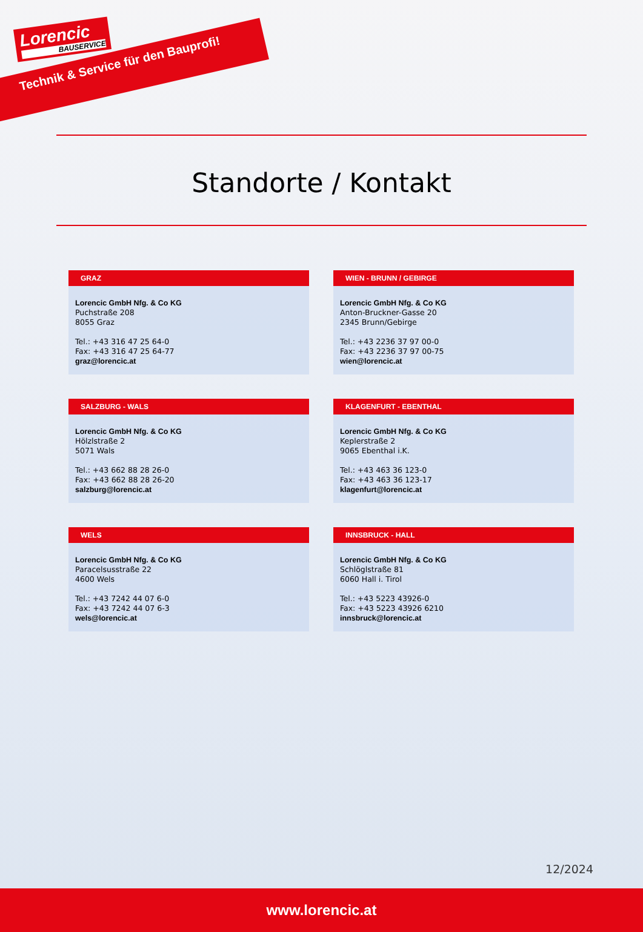Lorencic
BAUSERVICE
Technik & Service für den Bauprofi!
Standorte / Kontakt
GRAZ
Lorencic GmbH Nfg. & Co KG
Puchstraße 208
8055 Graz
Tel.: +43 316 47 25 64-0
Fax: +43 316 47 25 64-77
graz@lorencic.at
WIEN - BRUNN / GEBIRGE
Lorencic GmbH Nfg. & Co KG
Anton-Bruckner-Gasse 20
2345 Brunn/Gebirge
Tel.: +43 2236 37 97 00-0
Fax: +43 2236 37 97 00-75
wien@lorencic.at
SALZBURG - WALS
Lorencic GmbH Nfg. & Co KG
Hölzlstraße 2
5071 Wals
Tel.: +43 662 88 28 26-0
Fax: +43 662 88 28 26-20
salzburg@lorencic.at
KLAGENFURT - EBENTHAL
Lorencic GmbH Nfg. & Co KG
Keplerstraße 2
9065 Ebenthal i.K.
Tel.: +43 463 36 123-0
Fax: +43 463 36 123-17
klagenfurt@lorencic.at
WELS
Lorencic GmbH Nfg. & Co KG
Paracelsusstraße 22
4600 Wels
Tel.: +43 7242 44 07 6-0
Fax: +43 7242 44 07 6-3
wels@lorencic.at
INNSBRUCK - HALL
Lorencic GmbH Nfg. & Co KG
Schlöglstraße 81
6060 Hall i. Tirol
Tel.: +43 5223 43926-0
Fax: +43 5223 43926 6210
innsbruck@lorencic.at
12/2024
www.lorencic.at